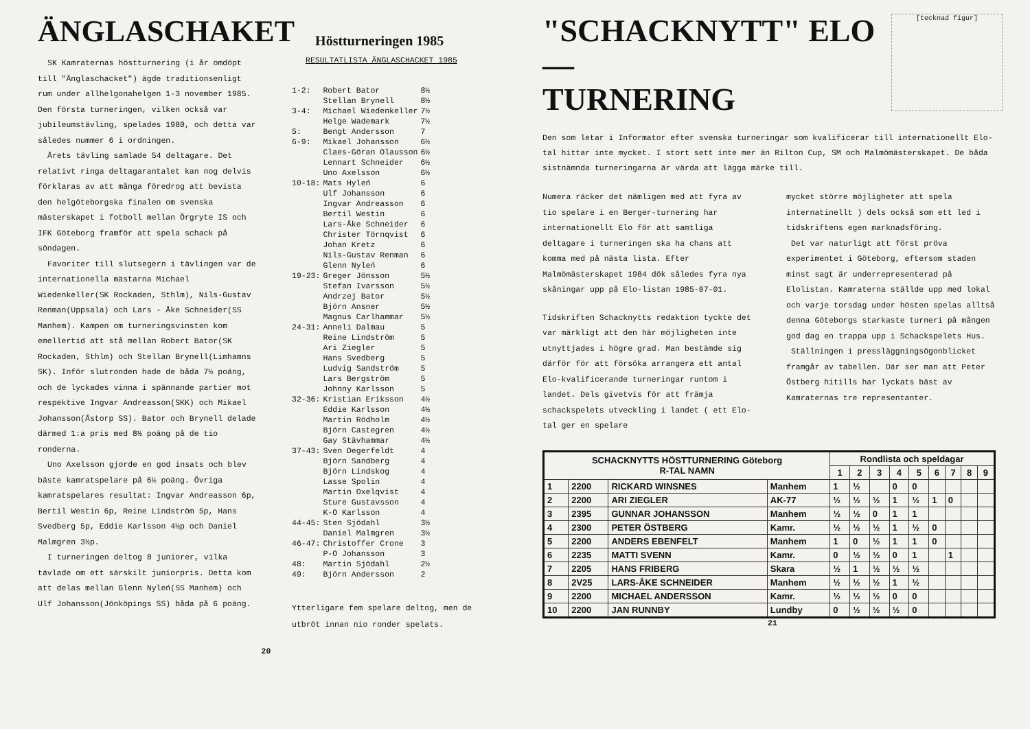ÄNGLASCHAKET
Höstturneringen 1985
SK Kamraternas höstturnering (i år omdöpt till "Änglaschacket") ägde traditionsenligt rum under allhelgonahelgen 1-3 november 1985. Den första turneringen, vilken också var jubileumstävling, spelades 1980, och detta var således nummer 6 i ordningen.
Årets tävling samlade 54 deltagare. Det relativt ringa deltagarantalet kan nog delvis förklaras av att många föredrog att bevista den helgöteborgska finalen om svenska mästerskapet i fotboll mellan Örgryte IS och IFK Göteborg framför att spela schack på söndagen.
Favoriter till slutsegern i tävlingen var de internationella mästarna Michael Wiedenkeller(SK Rockaden, Sthlm), Nils-Gustav Renman(Uppsala) och Lars - Åke Schneider(SS Manhem). Kampen om turneringsvinsten kom emellertid att stå mellan Robert Bator(SK Rockaden, Sthlm) och Stellan Brynell(Limhamns SK). Inför slutronden hade de båda 7½ poäng, och de lyckades vinna i spännande partier mot respektive Ingvar Andreasson(SKK) och Mikael Johansson(Åstorp SS). Bator och Brynell delade därmed 1:a pris med 8½ poäng på de tio ronderna.
Uno Axelsson gjorde en god insats och blev bäste kamratspelare på 6½ poäng. Övriga kamratspelares resultat: Ingvar Andreasson 6p, Bertil Westin 6p, Reine Lindström 5p, Hans Svedberg 5p, Eddie Karlsson 4½p och Daniel Malmgren 3½p.
I turneringen deltog 8 juniorer, vilka tävlade om ett särskilt juniorpris. Detta kom att delas mellan Glenn Nyleń(SS Manhem) och Ulf Johansson(Jönköpings SS) båda på 6 poäng.
RESULTATLISTA ÄNGLASCHACKET 1985
| 1-2: | Robert Bator | 8½ |
| | Stellan Brynell | 8½ |
| 3-4: | Michael Wiedenkeller | 7½ |
| | Helge Wademark | 7½ |
| 5: | Bengt Andersson | 7 |
| 6-9: | Mikael Johansson | 6½ |
| | Claes-Göran Olausson | 6½ |
| | Lennart Schneider | 6½ |
| | Uno Axelsson | 6½ |
| 10-18: | Mats Hyleń | 6 |
| | Ulf Johansson | 6 |
| | Ingvar Andreasson | 6 |
| | Bertil Westin | 6 |
| | Lars-Åke Schneider | 6 |
| | Christer Törnqvist | 6 |
| | Johan Kretz | 6 |
| | Nils-Gustav Renman | 6 |
| | Glenn Nyleń | 6 |
| 19-23: | Greger Jönsson | 5½ |
| | Stefan Ivarsson | 5½ |
| | Andrzej Bator | 5½ |
| | Björn Ansner | 5½ |
| | Magnus Carlhammar | 5½ |
| 24-31: | Anneli Dalmau | 5 |
| | Reine Lindström | 5 |
| | Ari Ziegler | 5 |
| | Hans Svedberg | 5 |
| | Ludvig Sandström | 5 |
| | Lars Bergström | 5 |
| | Johnny Karlsson | 5 |
| 32-36: | Kristian Eriksson | 4½ |
| | Eddie Karlsson | 4½ |
| | Martin Rödholm | 4½ |
| | Björn Castegren | 4½ |
| | Gay Stävhammar | 4½ |
| 37-43: | Sven Degerfeldt | 4 |
| | Björn Sandberg | 4 |
| | Björn Lindskog | 4 |
| | Lasse Spolin | 4 |
| | Martin Oxelqvist | 4 |
| | Sture Gustavsson | 4 |
| | K-O Karlsson | 4 |
| 44-45: | Sten Sjödahl | 3½ |
| | Daniel Malmgren | 3½ |
| 46-47: | Christoffer Crone | 3 |
| | P-O Johansson | 3 |
| 48: | Martin Sjödahl | 2½ |
| 49: | Björn Andersson | 2 |
Ytterligare fem spelare deltog, men de utbröt innan nio ronder spelats.
20
[tecknad figur]
"SCHACKNYTT" ELO —
TURNERING
Den som letar i Informator efter svenska turneringar som kvalificerar till internationellt Elo-tal hittar inte mycket. I stort sett inte mer än Rilton Cup, SM och Malmömästerskapet. De båda sistnämnda turneringarna är värda att lägga märke till.
Numera räcker det nämligen med att fyra av tio spelare i en Berger-turnering har internationellt Elo för att samtliga deltagare i turneringen ska ha chans att komma med på nästa lista. Efter Malmömästerskapet 1984 dök således fyra nya skåningar upp på Elo-listan 1985-07-01.
Tidskriften Schacknytts redaktion tyckte det var märkligt att den här möjligheten inte utnyttjades i högre grad. Man bestämde sig därför för att försöka arrangera ett antal Elo-kvalificerande turneringar runtom i landet. Dels givetvis för att främja schackspelets utveckling i landet ( ett Elo-tal ger en spelare
mycket större möjligheter att spela internatinellt ) dels också som ett led i tidskriftens egen marknadsföring.
Det var naturligt att först pröva experimentet i Göteborg, eftersom staden minst sagt är underrepresenterad på Elolistan. Kamraterna ställde upp med lokal och varje torsdag under hösten spelas alltså denna Göteborgs starkaste turneri på mången god dag en trappa upp i Schackspelets Hus.
Ställningen i presslägg­ningsögonblicket framgår av tabellen. Där ser man att Peter Östberg hitills har lyckats bäst av Kamraternas tre representanter.
| SCHACKNYTTS HÖSTTURNERING Göteborg R-TAL NAMN | | | | Rondlista och speldagar | | | | | | | | |
| --- | --- | --- | --- | --- | --- | --- | --- | --- | --- | --- | --- | --- |
| | | | | 1 | 2 | 3 | 4 | 5 | 6 | 7 | 8 | 9 |
| 1 | 2200 | RICKARD WINSNES | Manhem | 1 | ½ | | 0 | 0 | | | | |
| 2 | 2200 | ARI ZIEGLER | AK-77 | ½ | ½ | ½ | 1 | ½ | 1 | 0 | | |
| 3 | 2395 | GUNNAR JOHANSSON | Manhem | ½ | ½ | 0 | 1 | 1 | | | | |
| 4 | 2300 | PETER ÖSTBERG | Kamr. | ½ | ½ | ½ | 1 | ½ | 0 | | | |
| 5 | 2200 | ANDERS EBENFELT | Manhem | 1 | 0 | ½ | 1 | 1 | 0 | | | |
| 6 | 2235 | MATTI SVENN | Kamr. | 0 | ½ | ½ | 0 | 1 | | 1 | | |
| 7 | 2205 | HANS FRIBERG | Skara | ½ | 1 | ½ | ½ | ½ | | | | |
| 8 | 2V25 | LARS-ÅKE SCHNEIDER | Manhem | ½ | ½ | ½ | 1 | ½ | | | | |
| 9 | 2200 | MICHAEL ANDERSSON | Kamr. | ½ | ½ | ½ | 0 | 0 | | | | |
| 10 | 2200 | JAN RUNNBY | Lundby | 0 | ½ | ½ | ½ | 0 | | | | |
21